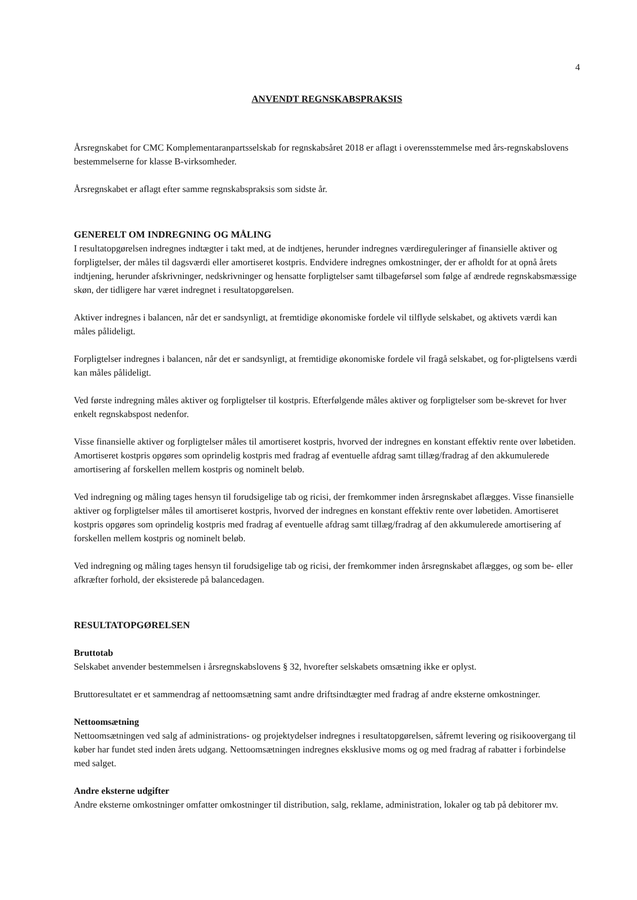4
ANVENDT REGNSKABSPRAKSIS
Årsregnskabet for CMC Komplementaranpartsselskab for regnskabsåret 2018 er aflagt i overensstemmelse med års-regnskabslovens bestemmelserne for klasse B-virksomheder.
Årsregnskabet er aflagt efter samme regnskabspraksis som sidste år.
GENERELT OM INDREGNING OG MÅLING
I resultatopgørelsen indregnes indtægter i takt med, at de indtjenes, herunder indregnes værdireguleringer af finansielle aktiver og forpligtelser, der måles til dagsværdi eller amortiseret kostpris. Endvidere indregnes omkostninger, der er afholdt for at opnå årets indtjening, herunder afskrivninger, nedskrivninger og hensatte forpligtelser samt tilbageførsel som følge af ændrede regnskabsmæssige skøn, der tidligere har været indregnet i resultatopgørelsen.
Aktiver indregnes i balancen, når det er sandsynligt, at fremtidige økonomiske fordele vil tilflyde selskabet, og aktivets værdi kan måles pålideligt.
Forpligtelser indregnes i balancen, når det er sandsynligt, at fremtidige økonomiske fordele vil fragå selskabet, og for-pligtelsens værdi kan måles pålideligt.
Ved første indregning måles aktiver og forpligtelser til kostpris. Efterfølgende måles aktiver og forpligtelser som be-skrevet for hver enkelt regnskabspost nedenfor.
Visse finansielle aktiver og forpligtelser måles til amortiseret kostpris, hvorved der indregnes en konstant effektiv rente over løbetiden. Amortiseret kostpris opgøres som oprindelig kostpris med fradrag af eventuelle afdrag samt tillæg/fradrag af den akkumulerede amortisering af forskellen mellem kostpris og nominelt beløb.
Ved indregning og måling tages hensyn til forudsigelige tab og ricisi, der fremkommer inden årsregnskabet aflægges. Visse finansielle aktiver og forpligtelser måles til amortiseret kostpris, hvorved der indregnes en konstant effektiv rente over løbetiden. Amortiseret kostpris opgøres som oprindelig kostpris med fradrag af eventuelle afdrag samt tillæg/fradrag af den akkumulerede amortisering af forskellen mellem kostpris og nominelt beløb.
Ved indregning og måling tages hensyn til forudsigelige tab og ricisi, der fremkommer inden årsregnskabet aflægges, og som be- eller afkræfter forhold, der eksisterede på balancedagen.
RESULTATOPGØRELSEN
Bruttotab
Selskabet anvender bestemmelsen i årsregnskabslovens § 32, hvorefter selskabets omsætning ikke er oplyst.
Bruttoresultatet er et sammendrag af nettoomsætning samt andre driftsindtægter med fradrag af andre eksterne omkostninger.
Nettoomsætning
Nettoomsætningen ved salg af administrations- og projektydelser indregnes i resultatopgørelsen, såfremt levering og risikoovergang til køber har fundet sted inden årets udgang. Nettoomsætningen indregnes eksklusive moms og og med fradrag af rabatter i forbindelse med salget.
Andre eksterne udgifter
Andre eksterne omkostninger omfatter omkostninger til distribution, salg, reklame, administration, lokaler og tab på debitorer mv.